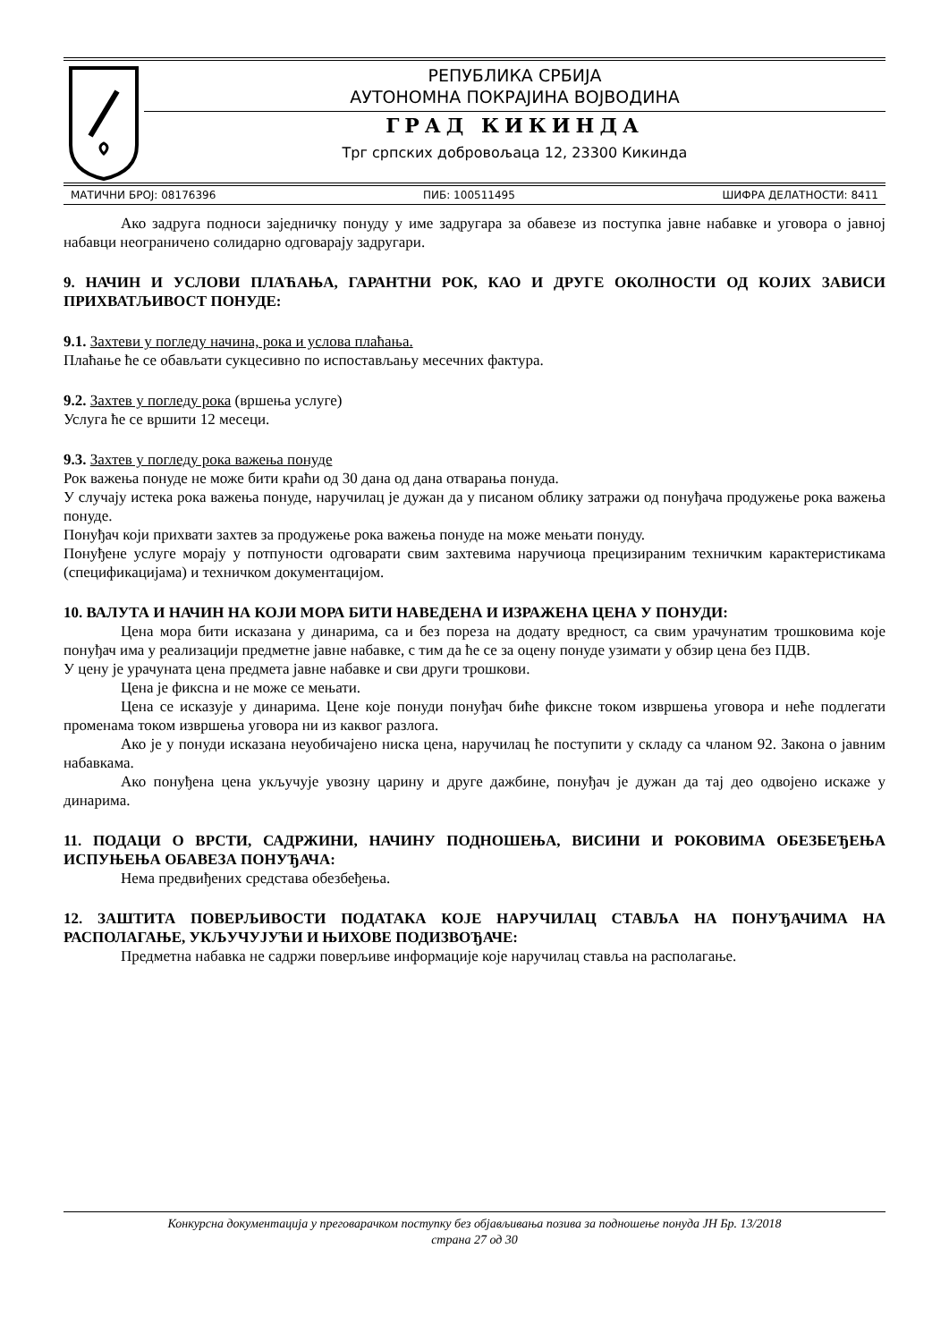РЕПУБЛИКА СРБИЈА
АУТОНОМНА ПОКРАЈИНА ВОЈВОДИНА
ГРАД КИКИНДА
Трг српских добровољаца 12, 23300 Кикинда
МАТИЧНИ БРОЈ: 08176396 ПИБ: 100511495 ШИФРА ДЕЛАТНОСТИ: 8411
Ако задруга подноси заједничку понуду у име задругара за обавезе из поступка јавне набавке и уговора о јавној набавци неограничено солидарно одговарају задругари.
9. НАЧИН И УСЛОВИ ПЛАЋАЊА, ГАРАНТНИ РОК, КАО И ДРУГЕ ОКОЛНОСТИ ОД КОЈИХ ЗАВИСИ ПРИХВАТЉИВОСТ ПОНУДЕ:
9.1. Захтеви у погледу начина, рока и услова плаћања.
Плаћање ће се обављати сукцесивно по испостављању месечних фактура.
9.2. Захтев у погледу рока (вршења услуге)
Услуга ће се вршити 12 месеци.
9.3. Захтев у погледу рока важења понуде
Рок важења понуде не може бити краћи од 30 дана од дана отварања понуда.
У случају истека рока важења понуде, наручилац је дужан да у писаном облику затражи од понуђача продужење рока важења понуде.
Понуђач који прихвати захтев за продужење рока важења понуде на може мењати понуду.
Понуђене услуге морају у потпуности одговарати свим захтевима наручиоца прецизираним техничким карактеристикама (спецификацијама) и техничком документацијом.
10. ВАЛУТА И НАЧИН НА КОЈИ МОРА БИТИ НАВЕДЕНА И ИЗРАЖЕНА ЦЕНА У ПОНУДИ:
Цена мора бити исказана у динарима, са и без пореза на додату вредност, са свим урачунатим трошковима које понуђач има у реализацији предметне јавне набавке, с тим да ће се за оцену понуде узимати у обзир цена без ПДВ.
У цену је урачуната цена предмета јавне набавке и сви други трошкови.
Цена је фиксна и не може се мењати.
Цена се исказује у динарима. Цене које понуди понуђач биће фиксне током извршења уговора и неће подлегати променама током извршења уговора ни из каквог разлога.
Ако је у понуди исказана неуобичајено ниска цена, наручилац ће поступити у складу са чланом 92. Закона о јавним набавкама.
Ако понуђена цена укључује увозну царину и друге дажбине, понуђач је дужан да тај део одвојено искаже у динарима.
11. ПОДАЦИ О ВРСТИ, САДРЖИНИ, НАЧИНУ ПОДНОШЕЊА, ВИСИНИ И РОКОВИМА ОБЕЗБЕЂЕЊА ИСПУЊЕЊА ОБАВЕЗА ПОНУЂАЧА:
Нема предвиђених средстава обезбеђења.
12. ЗАШТИТА ПОВЕРЉИВОСТИ ПОДАТАКА КОЈЕ НАРУЧИЛАЦ СТАВЉА НА ПОНУЂАЧИМА НА РАСПОЛАГАЊЕ, УКЉУЧУЈУЋИ И ЊИХОВЕ ПОДИЗВОЂАЧЕ:
Предметна набавка не садржи поверљиве информације које наручилац ставља на располагање.
Конкурсна документација у преговарачком поступку без објављивања позива за подношење понуда ЈН Бр. 13/2018
страна 27 од 30